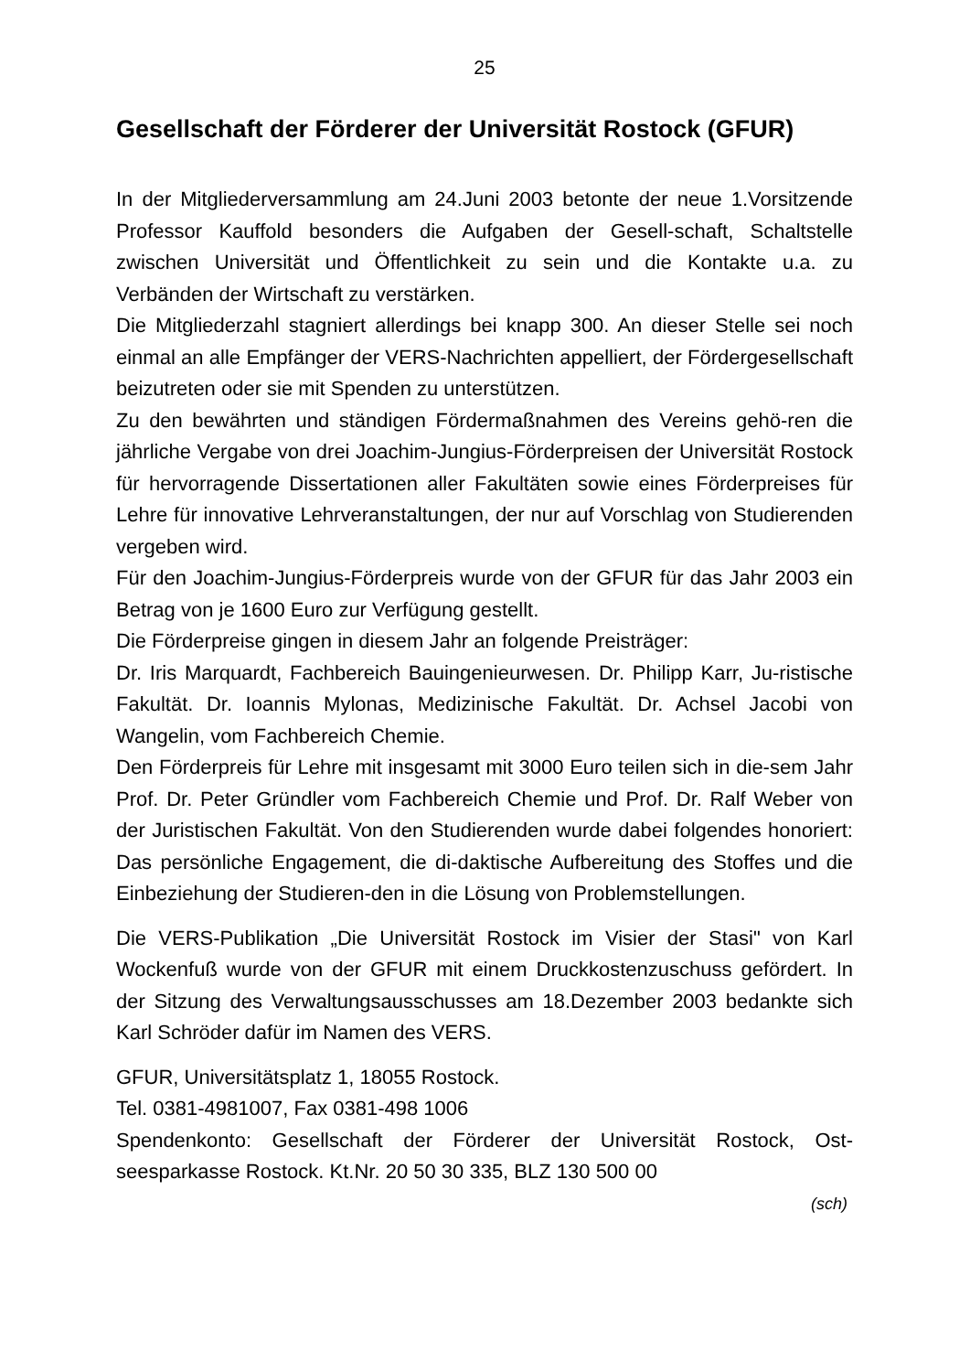25
Gesellschaft der Förderer der Universität Rostock (GFUR)
In der Mitgliederversammlung am 24.Juni 2003 betonte der neue 1.Vorsitzende Professor Kauffold besonders die Aufgaben der Gesell-schaft, Schaltstelle zwischen Universität und Öffentlichkeit zu sein und die Kontakte u.a. zu Verbänden der Wirtschaft zu verstärken.
Die Mitgliederzahl stagniert allerdings bei knapp 300. An dieser Stelle sei noch einmal an alle Empfänger der VERS-Nachrichten appelliert, der Fördergesellschaft beizutreten oder sie mit Spenden zu unterstützen.
Zu den bewährten und ständigen Fördermaßnahmen des Vereins gehö-ren die jährliche Vergabe von drei Joachim-Jungius-Förderpreisen der Universität Rostock für hervorragende Dissertationen aller Fakultäten sowie eines Förderpreises für Lehre für innovative Lehrveranstaltungen, der nur auf Vorschlag von Studierenden vergeben wird.
Für den Joachim-Jungius-Förderpreis wurde von der GFUR für das Jahr 2003 ein Betrag von je 1600 Euro zur Verfügung gestellt.
Die Förderpreise gingen in diesem Jahr an folgende Preisträger:
Dr. Iris Marquardt, Fachbereich Bauingenieurwesen. Dr. Philipp Karr, Ju-ristische Fakultät. Dr. Ioannis Mylonas, Medizinische Fakultät. Dr. Achsel Jacobi von Wangelin, vom Fachbereich Chemie.
Den Förderpreis für Lehre mit insgesamt mit 3000 Euro teilen sich in die-sem Jahr Prof. Dr. Peter Gründler vom Fachbereich Chemie und Prof. Dr. Ralf Weber von der Juristischen Fakultät. Von den Studierenden wurde dabei folgendes honoriert: Das persönliche Engagement, die di-daktische Aufbereitung des Stoffes und die Einbeziehung der Studieren-den in die Lösung von Problemstellungen.
Die VERS-Publikation „Die Universität Rostock im Visier der Stasi" von Karl Wockenfuß wurde von der GFUR mit einem Druckkostenzuschuss gefördert. In der Sitzung des Verwaltungsausschusses am 18.Dezember 2003 bedankte sich Karl Schröder dafür im Namen des VERS.
GFUR, Universitätsplatz 1, 18055 Rostock.
Tel. 0381-4981007, Fax 0381-498 1006
Spendenkonto: Gesellschaft der Förderer der Universität Rostock, Ost-seesparkasse Rostock. Kt.Nr. 20 50 30 335, BLZ 130 500 00
(sch)